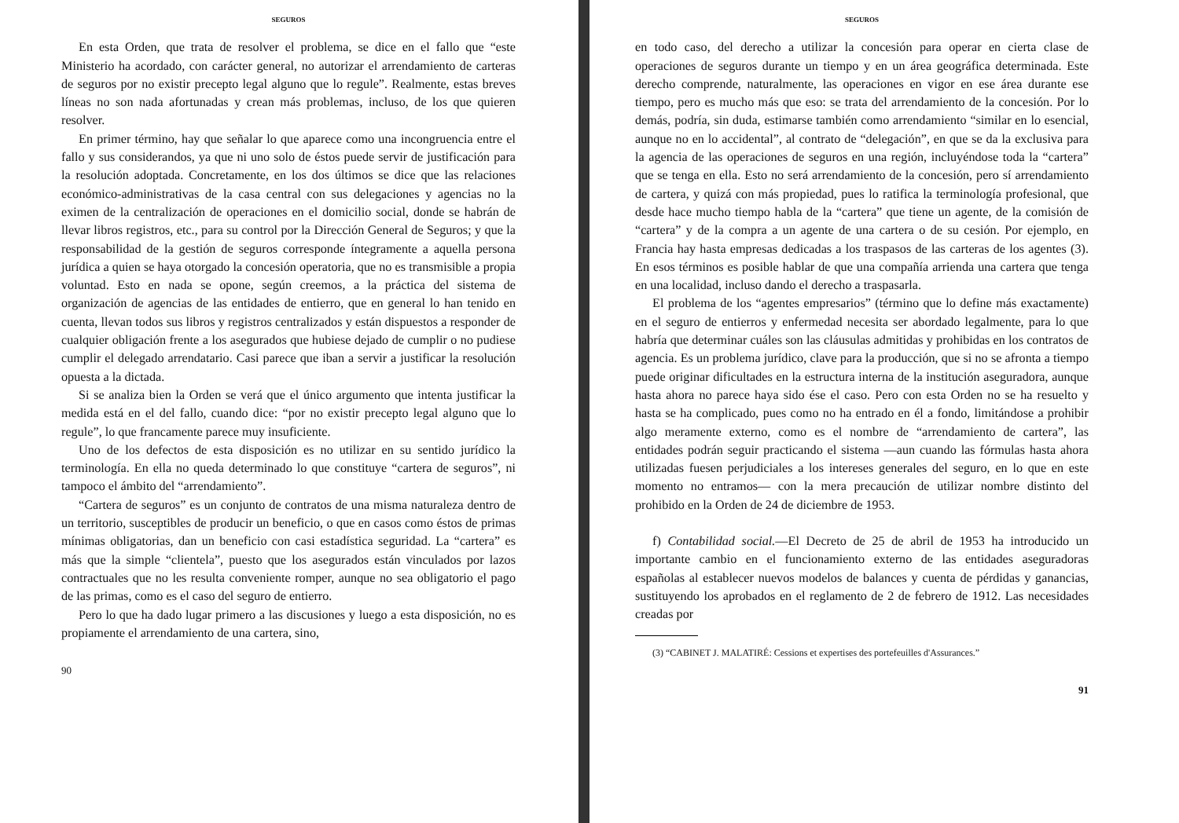SEGUROS
En esta Orden, que trata de resolver el problema, se dice en el fallo que “este Ministerio ha acordado, con carácter general, no autorizar el arrendamiento de carteras de seguros por no existir precepto legal alguno que lo regule”. Realmente, estas breves líneas no son nada afortunadas y crean más problemas, incluso, de los que quieren resolver.
En primer término, hay que señalar lo que aparece como una incongruencia entre el fallo y sus considerandos, ya que ni uno solo de éstos puede servir de justificación para la resolución adoptada. Concretamente, en los dos últimos se dice que las relaciones económico-administrativas de la casa central con sus delegaciones y agencias no la eximen de la centralización de operaciones en el domicilio social, donde se habrán de llevar libros registros, etc., para su control por la Dirección General de Seguros; y que la responsabilidad de la gestión de seguros corresponde íntegramente a aquella persona jurídica a quien se haya otorgado la concesión operatoria, que no es transmisible a propia voluntad. Esto en nada se opone, según creemos, a la práctica del sistema de organización de agencias de las entidades de entierro, que en general lo han tenido en cuenta, llevan todos sus libros y registros centralizados y están dispuestos a responder de cualquier obligación frente a los asegurados que hubiese dejado de cumplir o no pudiese cumplir el delegado arrendatario. Casi parece que iban a servir a justificar la resolución opuesta a la dictada.
Si se analiza bien la Orden se verá que el único argumento que intenta justificar la medida está en el del fallo, cuando dice: “por no existir precepto legal alguno que lo regule”, lo que francamente parece muy insuficiente.
Uno de los defectos de esta disposición es no utilizar en su sentido jurídico la terminología. En ella no queda determinado lo que constituye “cartera de seguros”, ni tampoco el ámbito del “arrendamiento”.
“Cartera de seguros” es un conjunto de contratos de una misma naturaleza dentro de un territorio, susceptibles de producir un beneficio, o que en casos como éstos de primas mínimas obligatorias, dan un beneficio con casi estadística seguridad. La “cartera” es más que la simple “clientela”, puesto que los asegurados están vinculados por lazos contractuales que no les resulta conveniente romper, aunque no sea obligatorio el pago de las primas, como es el caso del seguro de entierro.
Pero lo que ha dado lugar primero a las discusiones y luego a esta disposición, no es propiamente el arrendamiento de una cartera, sino,
90
SEGUROS
en todo caso, del derecho a utilizar la concesión para operar en cierta clase de operaciones de seguros durante un tiempo y en un área geográfica determinada. Este derecho comprende, naturalmente, las operaciones en vigor en ese área durante ese tiempo, pero es mucho más que eso: se trata del arrendamiento de la concesión. Por lo demás, podría, sin duda, estimarse también como arrendamiento “similar en lo esencial, aunque no en lo accidental”, al contrato de “delegación”, en que se da la exclusiva para la agencia de las operaciones de seguros en una región, incluyéndose toda la “cartera” que se tenga en ella. Esto no será arrendamiento de la concesión, pero sí arrendamiento de cartera, y quizá con más propiedad, pues lo ratifica la terminología profesional, que desde hace mucho tiempo habla de la “cartera” que tiene un agente, de la comisión de “cartera” y de la compra a un agente de una cartera o de su cesión. Por ejemplo, en Francia hay hasta empresas dedicadas a los traspasos de las carteras de los agentes (3). En esos términos es posible hablar de que una compañía arrienda una cartera que tenga en una localidad, incluso dando el derecho a traspasarla.
El problema de los “agentes empresarios” (término que lo define más exactamente) en el seguro de entierros y enfermedad necesita ser abordado legalmente, para lo que habría que determinar cuáles son las cláusulas admitidas y prohibidas en los contratos de agencia. Es un problema jurídico, clave para la producción, que si no se afronta a tiempo puede originar dificultades en la estructura interna de la institución aseguradora, aunque hasta ahora no parece haya sido ése el caso. Pero con esta Orden no se ha resuelto y hasta se ha complicado, pues como no ha entrado en él a fondo, limitándose a prohibir algo meramente externo, como es el nombre de “arrendamiento de cartera”, las entidades podrán seguir practicando el sistema —aun cuando las fórmulas hasta ahora utilizadas fuesen perjudiciales a los intereses generales del seguro, en lo que en este momento no entramos— con la mera precaución de utilizar nombre distinto del prohibido en la Orden de 24 de diciembre de 1953.
f) Contabilidad social.—El Decreto de 25 de abril de 1953 ha introducido un importante cambio en el funcionamiento externo de las entidades aseguradoras españolas al establecer nuevos modelos de balances y cuenta de pérdidas y ganancias, sustituyendo los aprobados en el reglamento de 2 de febrero de 1912. Las necesidades creadas por
(3) “CABINET J. MALATIRÉ: Cessions et expertises des portefeuilles d'Assurances.”
91